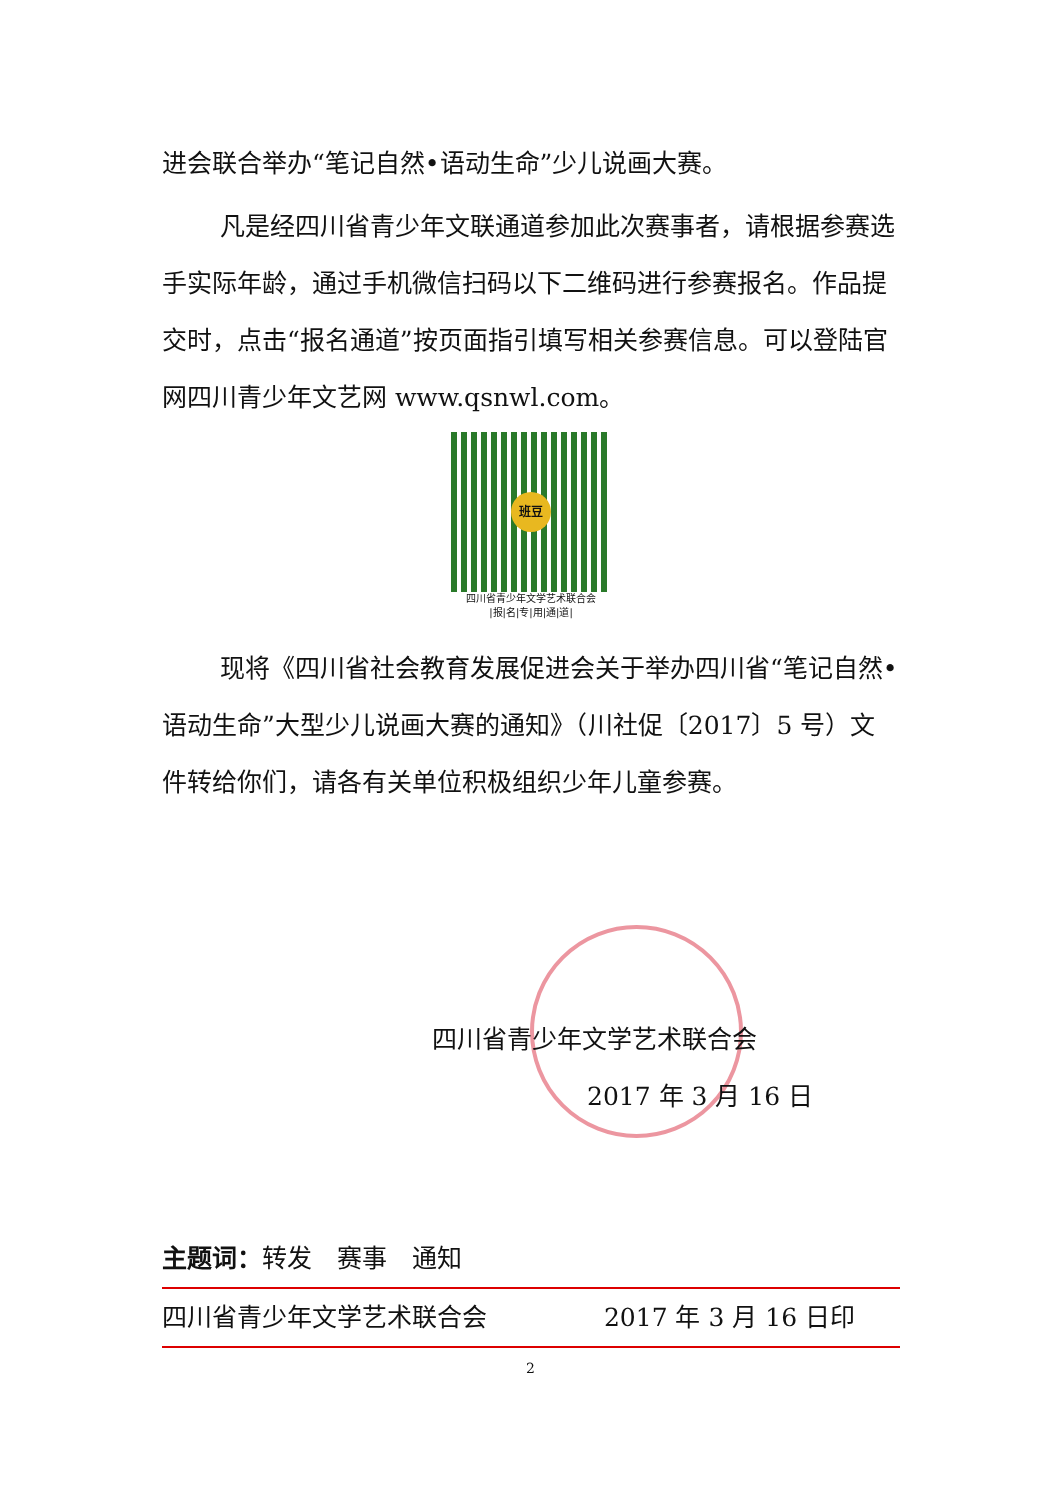进会联合举办“笔记自然•语动生命”少儿说画大赛。
凡是经四川省青少年文联通道参加此次赛事者，请根据参赛选手实际年龄，通过手机微信扫码以下二维码进行参赛报名。作品提交时，点击“报名通道”按页面指引填写相关参赛信息。可以登陆官网四川青少年文艺网 www.qsnwl.com。
班豆
四川省青少年文学艺术联合会
|报|名|专|用|通|道|
现将《四川省社会教育发展促进会关于举办四川省“笔记自然•语动生命”大型少儿说画大赛的通知》（川社促〔2017〕5 号）文件转给你们，请各有关单位积极组织少年儿童参赛。
四川省青少年文学艺术联合会
2017 年 3 月 16 日
主题词：转发　赛事　通知
四川省青少年文学艺术联合会 2017 年 3 月 16 日印
2